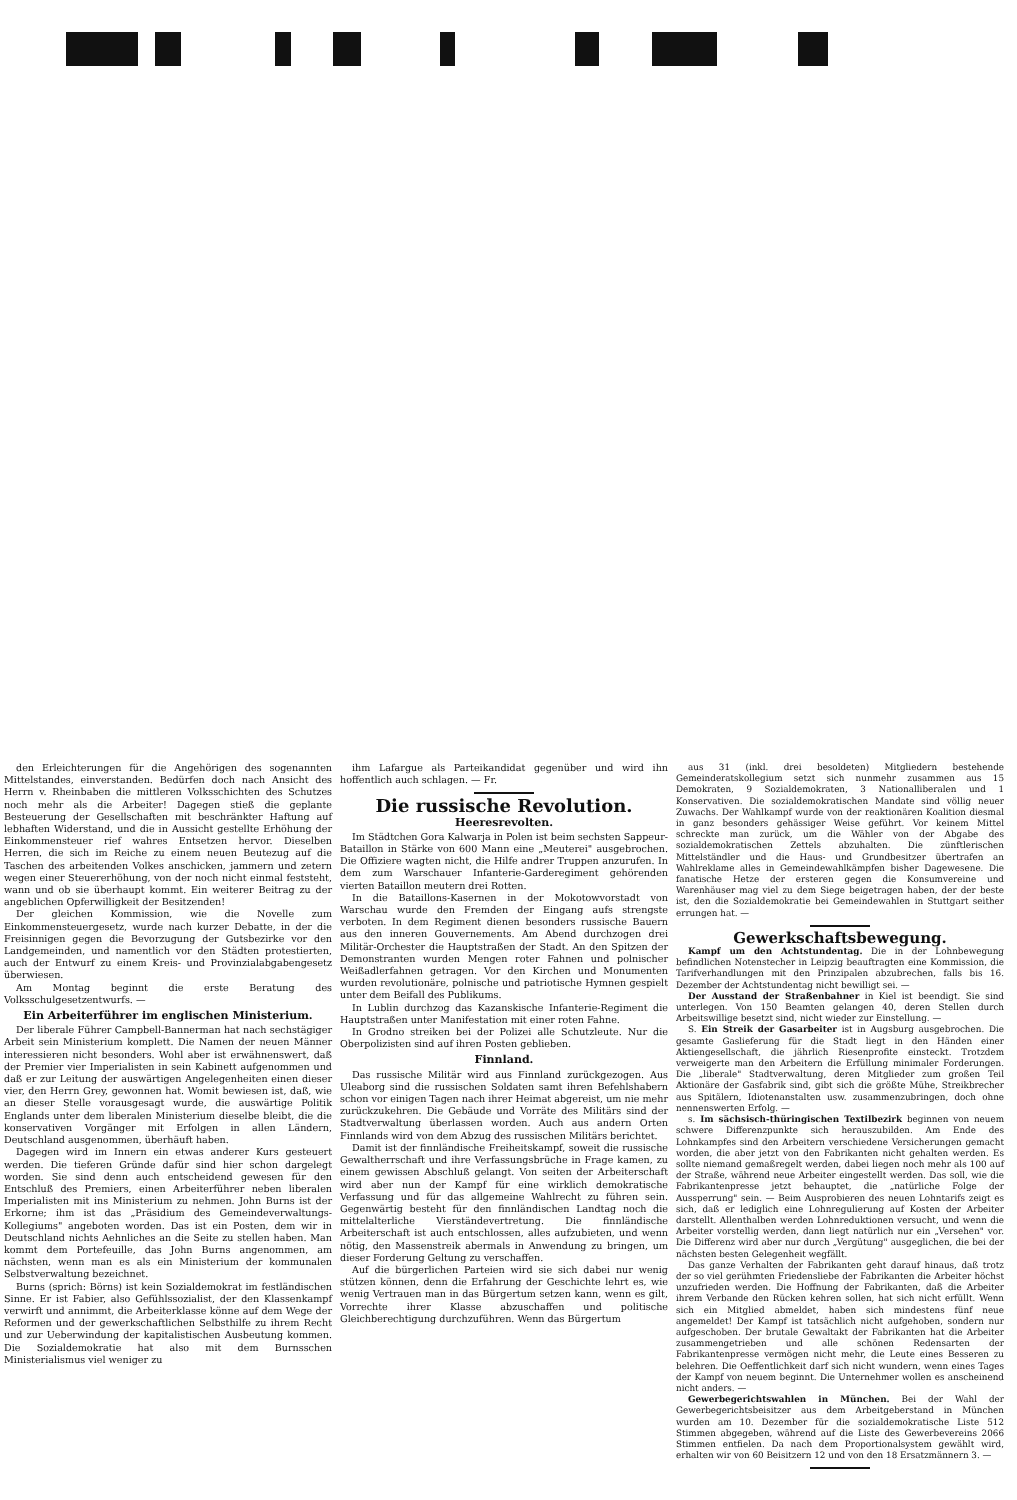den Erleichterungen für die Angehörigen des sogenannten Mittelstandes, einverstanden. Bedürfen doch nach Ansicht des Herrn v. Rheinbaben die mittleren Volksschichten des Schutzes noch mehr als die Arbeiter! Dagegen stieß die geplante Besteuerung der Gesellschaften mit beschränkter Haftung auf lebhaften Widerstand, und die in Aussicht gestellte Erhöhung der Einkommensteuer rief wahres Entsetzen hervor. Dieselben Herren, die sich im Reiche zu einem neuen Beutezug auf die Taschen des arbeitenden Volkes anschicken, jammern und zetern wegen einer Steuererhöhung, von der noch nicht einmal feststeht, wann und ob sie überhaupt kommt. Ein weiterer Beitrag zu der angeblichen Opferwilligkeit der Besitzenden!
Der gleichen Kommission, wie die Novelle zum Einkommensteuergesetz, wurde nach kurzer Debatte, in der die Freisinnigen gegen die Bevorzugung der Gutsbezirke vor den Landgemeinden, und namentlich vor den Städten protestierten, auch der Entwurf zu einem Kreis- und Provinzialabgabengesetz überwiesen.
Am Montag beginnt die erste Beratung des Volksschulgesetzentwurfs. —
Ein Arbeiterführer im englischen Ministerium.
Der liberale Führer Campbell-Bannerman hat nach sechstägiger Arbeit sein Ministerium komplett. Die Namen der neuen Männer interessieren nicht besonders. Wohl aber ist erwähnenswert, daß der Premier vier Imperialisten in sein Kabinett aufgenommen und daß er zur Leitung der auswärtigen Angelegenheiten einen dieser vier, den Herrn Grey, gewonnen hat. Womit bewiesen ist, daß, wie an dieser Stelle vorausgesagt wurde, die auswärtige Politik Englands unter dem liberalen Ministerium dieselbe bleibt, die die konservativen Vorgänger mit Erfolgen in allen Ländern, Deutschland ausgenommen, überhäuft haben.
Dagegen wird im Innern ein etwas anderer Kurs gesteuert werden. Die tieferen Gründe dafür sind hier schon dargelegt worden. Sie sind denn auch entscheidend gewesen für den Entschluß des Premiers, einen Arbeiterführer neben liberalen Imperialisten mit ins Ministerium zu nehmen. John Burns ist der Erkorne; ihm ist das „Präsidium des Gemeindeverwaltungs-Kollegiums" angeboten worden. Das ist ein Posten, dem wir in Deutschland nichts Aehnliches an die Seite zu stellen haben. Man kommt dem Portefeuille, das John Burns angenommen, am nächsten, wenn man es als ein Ministerium der kommunalen Selbstverwaltung bezeichnet.
Burns (sprich: Börns) ist kein Sozialdemokrat im festländischen Sinne. Er ist Fabier, also Gefühlssozialist, der den Klassenkampf verwirft und annimmt, die Arbeiterklasse könne auf dem Wege der Reformen und der gewerkschaftlichen Selbsthilfe zu ihrem Recht und zur Ueberwindung der kapitalistischen Ausbeutung kommen. Die Sozialdemokratie hat also mit dem Burnsschen Ministerialismus viel weniger zu
ihm Lafargue als Parteikandidat gegenüber und wird ihn hoffentlich auch schlagen. — Fr.
Die russische Revolution.
Heeresrevolten.
Im Städtchen Gora Kalwarja in Polen ist beim sechsten Sappeur-Bataillon in Stärke von 600 Mann eine „Meuterei" ausgebrochen. Die Offiziere wagten nicht, die Hilfe andrer Truppen anzurufen. In dem zum Warschauer Infanterie-Garderegiment gehörenden vierten Bataillon meutern drei Rotten.
In die Bataillons-Kasernen in der Mokotowvorstadt von Warschau wurde den Fremden der Eingang aufs strengste verboten. In dem Regiment dienen besonders russische Bauern aus den inneren Gouvernements. Am Abend durchzogen drei Militär-Orchester die Hauptstraßen der Stadt. An den Spitzen der Demonstranten wurden Mengen roter Fahnen und polnischer Weißadlerfahnen getragen. Vor den Kirchen und Monumenten wurden revolutionäre, polnische und patriotische Hymnen gespielt unter dem Beifall des Publikums.
In Lublin durchzog das Kazanskische Infanterie-Regiment die Hauptstraßen unter Manifestation mit einer roten Fahne.
In Grodno streiken bei der Polizei alle Schutzleute. Nur die Oberpolizisten sind auf ihren Posten geblieben.
Finnland.
Das russische Militär wird aus Finnland zurückgezogen. Aus Uleaborg sind die russischen Soldaten samt ihren Befehlshabern schon vor einigen Tagen nach ihrer Heimat abgereist, um nie mehr zurückzukehren. Die Gebäude und Vorräte des Militärs sind der Stadtverwaltung überlassen worden. Auch aus andern Orten Finnlands wird von dem Abzug des russischen Militärs berichtet.
Damit ist der finnländische Freiheitskampf, soweit die russische Gewaltherrschaft und ihre Verfassungsbrüche in Frage kamen, zu einem gewissen Abschluß gelangt. Von seiten der Arbeiterschaft wird aber nun der Kampf für eine wirklich demokratische Verfassung und für das allgemeine Wahlrecht zu führen sein. Gegenwärtig besteht für den finnländischen Landtag noch die mittelalterliche Vierständevertretung. Die finnländische Arbeiterschaft ist auch entschlossen, alles aufzubieten, und wenn nötig, den Massenstreik abermals in Anwendung zu bringen, um dieser Forderung Geltung zu verschaffen.
Auf die bürgerlichen Parteien wird sie sich dabei nur wenig stützen können, denn die Erfahrung der Geschichte lehrt es, wie wenig Vertrauen man in das Bürgertum setzen kann, wenn es gilt, Vorrechte ihrer Klasse abzuschaffen und politische Gleichberechtigung durchzuführen. Wenn das Bürgertum
aus 31 (inkl. drei besoldeten) Mitgliedern bestehende Gemeinderatskollegium setzt sich nunmehr zusammen aus 15 Demokraten, 9 Sozialdemokraten, 3 Nationalliberalen und 1 Konservativen. Die sozialdemokratischen Mandate sind völlig neuer Zuwachs. Der Wahlkampf wurde von der reaktionären Koalition diesmal in ganz besonders gehässiger Weise geführt. Vor keinem Mittel schreckte man zurück, um die Wähler von der Abgabe des sozialdemokratischen Zettels abzuhalten. Die zünftlerischen Mittelständler und die Haus- und Grundbesitzer übertrafen an Wahlreklame alles in Gemeindewahlkämpfen bisher Dagewesene. Die fanatische Hetze der ersteren gegen die Konsumvereine und Warenhäuser mag viel zu dem Siege beigetragen haben, der der beste ist, den die Sozialdemokratie bei Gemeindewahlen in Stuttgart seither errungen hat. —
Gewerkschaftsbewegung.
Kampf um den Achtstundentag. Die in der Lohnbewegung befindlichen Notenstecher in Leipzig beauftragten eine Kommission, die Tarifverhandlungen mit den Prinzipalen abzubrechen, falls bis 16. Dezember der Achtstundentag nicht bewilligt sei. —
Der Ausstand der Straßenbahner in Kiel ist beendigt. Sie sind unterlegen. Von 150 Beamten gelangen 40, deren Stellen durch Arbeitswillige besetzt sind, nicht wieder zur Einstellung. —
S. Ein Streik der Gasarbeiter ist in Augsburg ausgebrochen. Die gesamte Gaslieferung für die Stadt liegt in den Händen einer Aktiengesellschaft, die jährlich Riesenprofite einsteckt. Trotzdem verweigerte man den Arbeitern die Erfüllung minimaler Forderungen. Die „liberale" Stadtverwaltung, deren Mitglieder zum großen Teil Aktionäre der Gasfabrik sind, gibt sich die größte Mühe, Streikbrecher aus Spitälern, Idiotenanstalten usw. zusammenzubringen, doch ohne nennenswerten Erfolg. —
s. Im sächsisch-thüringischen Textilbezirk beginnen von neuem schwere Differenzpunkte sich herauszubilden. Am Ende des Lohnkampfes sind den Arbeitern verschiedene Versicherungen gemacht worden, die aber jetzt von den Fabrikanten nicht gehalten werden. Es sollte niemand gemaßregelt werden, dabei liegen noch mehr als 100 auf der Straße, während neue Arbeiter eingestellt werden. Das soll, wie die Fabrikantenpresse jetzt behauptet, die „natürliche Folge der Aussperrung" sein. — Beim Ausprobieren des neuen Lohntarifs zeigt es sich, daß er lediglich eine Lohnregulierung auf Kosten der Arbeiter darstellt. Allenthalben werden Lohnreduktionen versucht, und wenn die Arbeiter vorstellig werden, dann liegt natürlich nur ein „Versehen" vor. Die Differenz wird aber nur durch „Vergütung" ausgeglichen, die bei der nächsten besten Gelegenheit wegfällt.
Das ganze Verhalten der Fabrikanten geht darauf hinaus, daß trotz der so viel gerühmten Friedensliebe der Fabrikanten die Arbeiter höchst unzufrieden werden. Die Hoffnung der Fabrikanten, daß die Arbeiter ihrem Verbande den Rücken kehren sollen, hat sich nicht erfüllt. Wenn sich ein Mitglied abmeldet, haben sich mindestens fünf neue angemeldet! Der Kampf ist tatsächlich nicht aufgehoben, sondern nur aufgeschoben. Der brutale Gewaltakt der Fabrikanten hat die Arbeiter zusammengetrieben und alle schönen Redensarten der Fabrikantenpresse vermögen nicht mehr, die Leute eines Besseren zu belehren. Die Oeffentlichkeit darf sich nicht wundern, wenn eines Tages der Kampf von neuem beginnt. Die Unternehmer wollen es anscheinend nicht anders. —
Gewerbegerichtswahlen in München. Bei der Wahl der Gewerbegerichtsbeisitzer aus dem Arbeitgeberstand in München wurden am 10. Dezember für die sozialdemokratische Liste 512 Stimmen abgegeben, während auf die Liste des Gewerbevereins 2066 Stimmen entfielen. Da nach dem Proportionalsystem gewählt wird, erhalten wir von 60 Beisitzern 12 und von den 18 Ersatzmännern 3. —